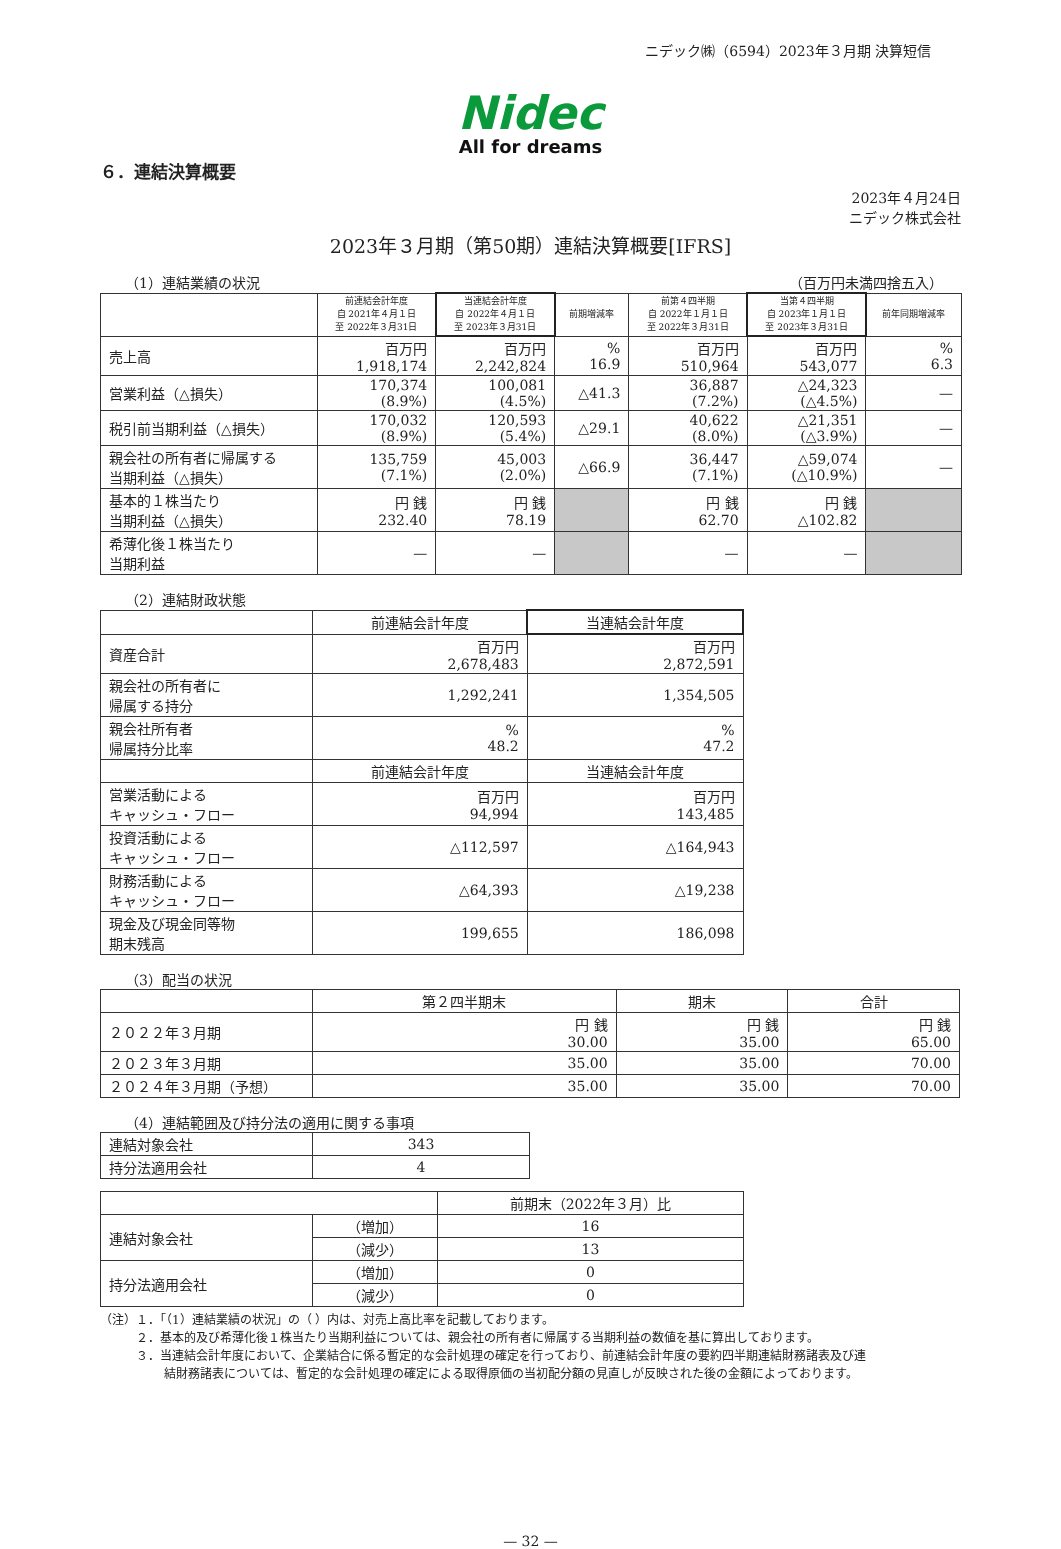ニデック㈱（6594）2023年３月期 決算短信
Nidec
All for dreams
６．連結決算概要
2023年４月24日
ニデック株式会社
2023年３月期（第50期）連結決算概要[IFRS]
（1）連結業績の状況 （百万円未満四捨五入）
| | 前連結会計年度 自 2021年４月１日 至 2022年３月31日 | 当連結会計年度 自 2022年４月１日 至 2023年３月31日 | 前期増減率 | 前第４四半期 自 2022年１月１日 至 2022年３月31日 | 当第４四半期 自 2023年１月１日 至 2023年３月31日 | 前年同期増減率 |
| 売上高 | 百万円 1,918,174 | 百万円 2,242,824 | % 16.9 | 百万円 510,964 | 百万円 543,077 | % 6.3 |
| 営業利益（△損失） | 170,374 (8.9%) | 100,081 (4.5%) | △41.3 | 36,887 (7.2%) | △24,323 (△4.5%) | — |
| 税引前当期利益（△損失） | 170,032 (8.9%) | 120,593 (5.4%) | △29.1 | 40,622 (8.0%) | △21,351 (△3.9%) | — |
| 親会社の所有者に帰属する 当期利益（△損失） | 135,759 (7.1%) | 45,003 (2.0%) | △66.9 | 36,447 (7.1%) | △59,074 (△10.9%) | — |
| 基本的１株当たり 当期利益（△損失） | 円 銭 232.40 | 円 銭 78.19 | | 円 銭 62.70 | 円 銭 △102.82 | |
| 希薄化後１株当たり 当期利益 | — | — | | — | — | |
（2）連結財政状態
| | 前連結会計年度 | 当連結会計年度 |
| 資産合計 | 百万円 2,678,483 | 百万円 2,872,591 |
| 親会社の所有者に 帰属する持分 | 1,292,241 | 1,354,505 |
| 親会社所有者 帰属持分比率 | % 48.2 | % 47.2 |
| | 前連結会計年度 | 当連結会計年度 |
| 営業活動による キャッシュ・フロー | 百万円 94,994 | 百万円 143,485 |
| 投資活動による キャッシュ・フロー | △112,597 | △164,943 |
| 財務活動による キャッシュ・フロー | △64,393 | △19,238 |
| 現金及び現金同等物 期末残高 | 199,655 | 186,098 |
（3）配当の状況
| | 第２四半期末 | 期末 | 合計 |
| ２０２２年３月期 | 円 銭 30.00 | 円 銭 35.00 | 円 銭 65.00 |
| ２０２３年３月期 | 35.00 | 35.00 | 70.00 |
| ２０２４年３月期（予想） | 35.00 | 35.00 | 70.00 |
（4）連結範囲及び持分法の適用に関する事項
| 連結対象会社 | 343 |
| 持分法適用会社 | 4 |
| | | 前期末（2022年３月）比 |
| 連結対象会社 | （増加） | 16 |
| | （減少） | 13 |
| 持分法適用会社 | （増加） | 0 |
| | （減少） | 0 |
（注）１．「（1）連結業績の状況」の（ ）内は、対売上高比率を記載しております。
２．基本的及び希薄化後１株当たり当期利益については、親会社の所有者に帰属する当期利益の数値を基に算出しております。
３．当連結会計年度において、企業結合に係る暫定的な会計処理の確定を行っており、前連結会計年度の要約四半期連結財務諸表及び連
結財務諸表については、暫定的な会計処理の確定による取得原価の当初配分額の見直しが反映された後の金額によっております。
— 32 —